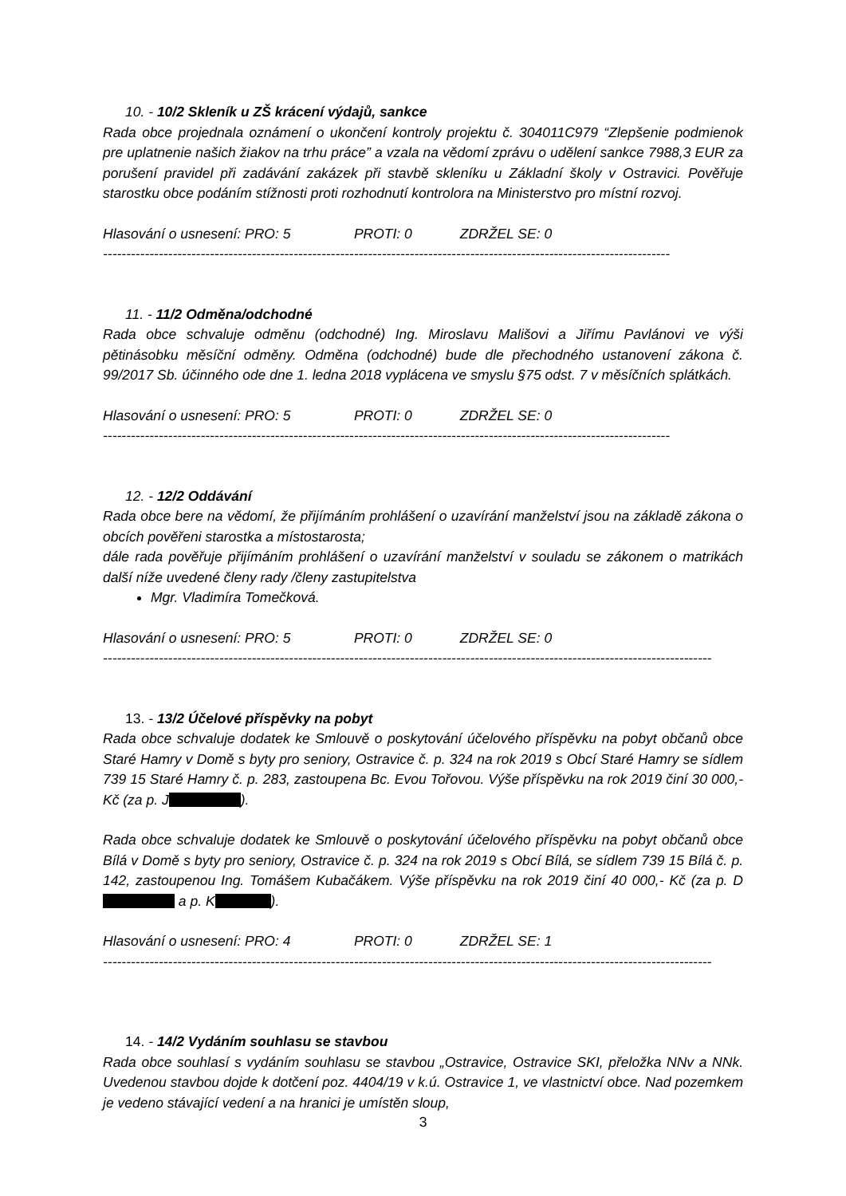10. - 10/2 Skleník u ZŠ krácení výdajů, sankce
Rada obce projednala oznámení o ukončení kontroly projektu č. 304011C979 “Zlepšenie podmienok pre uplatnenie našich žiakov na trhu práce” a vzala na vědomí zprávu o udělení sankce 7988,3 EUR za porušení pravidel při zadávání zakázek při stavbě skleníku u Základní školy v Ostravici. Pověřuje starostku obce podáním stížnosti proti rozhodnutí kontrolora na Ministerstvo pro místní rozvoj.
Hlasování o usnesení: PRO: 5 PROTI: 0 ZDRŽEL SE: 0
--------------------------------------------------------------------------------------------------------------------------
11. - 11/2 Odměna/odchodné
Rada obce schvaluje odměnu (odchodné) Ing. Miroslavu Mališovi a Jiřímu Pavlánovi ve výši pětinásobku měsíční odměny. Odměna (odchodné) bude dle přechodného ustanovení zákona č. 99/2017 Sb. účinného ode dne 1. ledna 2018 vyplácena ve smyslu §75 odst. 7 v měsíčních splátkách.
Hlasování o usnesení: PRO: 5 PROTI: 0 ZDRŽEL SE: 0
--------------------------------------------------------------------------------------------------------------------------
12. - 12/2 Oddávání
Rada obce bere na vědomí, že přijímáním prohlášení o uzavírání manželství jsou na základě zákona o obcích pověřeni starostka a místostarosta;
dále rada pověřuje přijímáním prohlášení o uzavírání manželství v souladu se zákonem o matrikách další níže uvedené členy rady /členy zastupitelstva
Mgr. Vladimíra Tomečková.
Hlasování o usnesení: PRO: 5 PROTI: 0 ZDRŽEL SE: 0
-----------------------------------------------------------------------------------------------------------------------------------
13. - 13/2 Účelové příspěvky na pobyt
Rada obce schvaluje dodatek ke Smlouvě o poskytování účelového příspěvku na pobyt občanů obce Staré Hamry v Domě s byty pro seniory, Ostravice č. p. 324 na rok 2019 s Obcí Staré Hamry se sídlem 739 15 Staré Hamry č. p. 283, zastoupena Bc. Evou Tořovou. Výše příspěvku na rok 2019 činí 30 000,- Kč (za p. J ).
Rada obce schvaluje dodatek ke Smlouvě o poskytování účelového příspěvku na pobyt občanů obce Bílá v Domě s byty pro seniory, Ostravice č. p. 324 na rok 2019 s Obcí Bílá, se sídlem 739 15 Bílá č. p. 142, zastoupenou Ing. Tomášem Kubačákem. Výše příspěvku na rok 2019 činí 40 000,- Kč (za p. D a p. K ).
Hlasování o usnesení: PRO: 4 PROTI: 0 ZDRŽEL SE: 1
-----------------------------------------------------------------------------------------------------------------------------------
14. - 14/2 Vydáním souhlasu se stavbou
Rada obce souhlasí s vydáním souhlasu se stavbou „Ostravice, Ostravice SKI, přeložka NNv a NNk. Uvedenou stavbou dojde k dotčení poz. 4404/19 v k.ú. Ostravice 1, ve vlastnictví obce. Nad pozemkem je vedeno stávající vedení a na hranici je umístěn sloup,
3